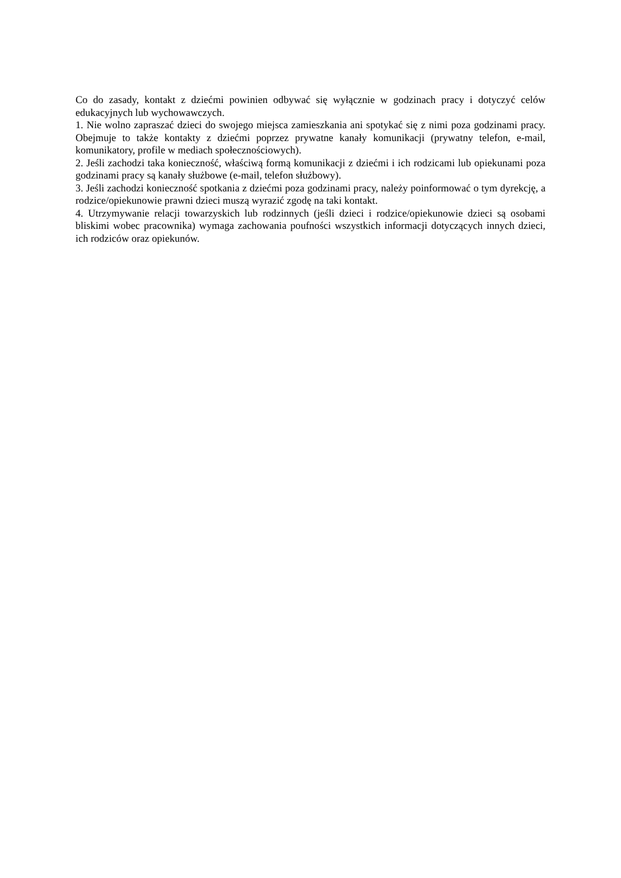Co do zasady, kontakt z dziećmi powinien odbywać się wyłącznie w godzinach pracy i dotyczyć celów edukacyjnych lub wychowawczych.
1. Nie wolno zapraszać dzieci do swojego miejsca zamieszkania ani spotykać się z nimi poza godzinami pracy. Obejmuje to także kontakty z dziećmi poprzez prywatne kanały komunikacji (prywatny telefon, e-mail, komunikatory, profile w mediach społecznościowych).
2. Jeśli zachodzi taka konieczność, właściwą formą komunikacji z dziećmi i ich rodzicami lub opiekunami poza godzinami pracy są kanały służbowe (e-mail, telefon służbowy).
3. Jeśli zachodzi konieczność spotkania z dziećmi poza godzinami pracy, należy poinformować o tym dyrekcję, a rodzice/opiekunowie prawni dzieci muszą wyrazić zgodę na taki kontakt.
4. Utrzymywanie relacji towarzyskich lub rodzinnych (jeśli dzieci i rodzice/opiekunowie dzieci są osobami bliskimi wobec pracownika) wymaga zachowania poufności wszystkich informacji dotyczących innych dzieci, ich rodziców oraz opiekunów.